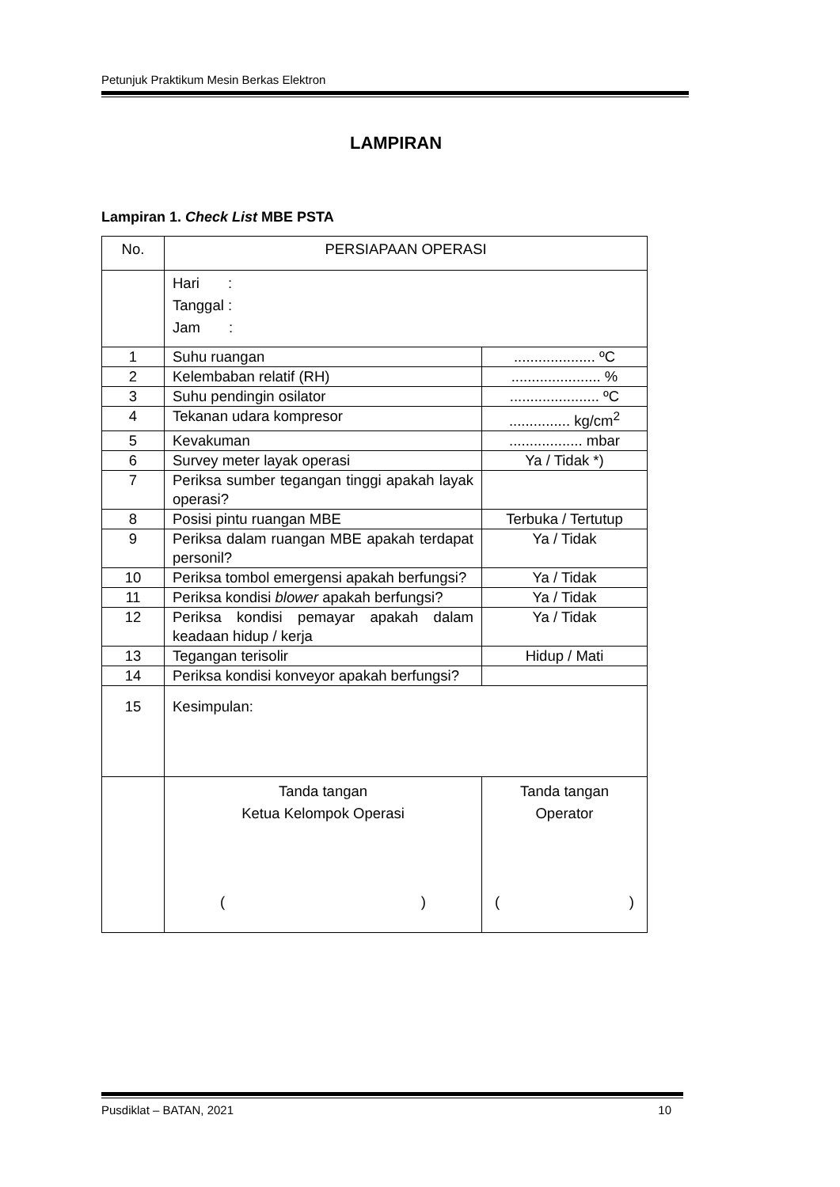Petunjuk Praktikum Mesin Berkas Elektron
LAMPIRAN
Lampiran 1. Check List MBE PSTA
| No. | PERSIAPAAN OPERASI | |
| --- | --- | --- |
| | Hari : Tanggal : Jam : | |
| 1 | Suhu ruangan | .................... ºC |
| 2 | Kelembaban relatif (RH) | ...................... % |
| 3 | Suhu pendingin osilator | ...................... ºC |
| 4 | Tekanan udara kompresor | ............... kg/cm<sup>2</sup> |
| 5 | Kevakuman | .................. mbar |
| 6 | Survey meter layak operasi | Ya / Tidak *) |
| 7 | Periksa sumber tegangan tinggi apakah layak operasi? | |
| 8 | Posisi pintu ruangan MBE | Terbuka / Tertutup |
| 9 | Periksa dalam ruangan MBE apakah terdapat personil? | Ya / Tidak |
| 10 | Periksa tombol emergensi apakah berfungsi? | Ya / Tidak |
| 11 | Periksa kondisi blower apakah berfungsi? | Ya / Tidak |
| 12 | Periksa kondisi pemayar apakah dalam keadaan hidup / kerja | Ya / Tidak |
| 13 | Tegangan terisolir | Hidup / Mati |
| 14 | Periksa kondisi konveyor apakah berfungsi? | |
| 15 | Kesimpulan: | |
| | Tanda tangan Ketua Kelompok Operasi ( ) | Tanda tangan Operator ( ) |
Pusdiklat – BATAN, 2021 10